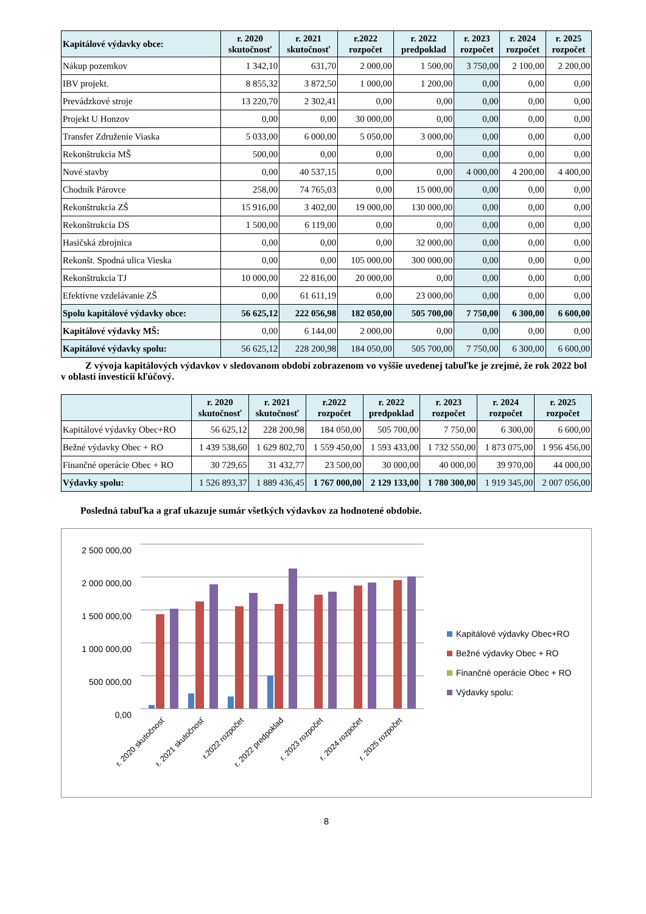| Kapitálové výdavky obce: | r. 2020 skutočnosť | r. 2021 skutočnosť | r.2022 rozpočet | r. 2022 predpoklad | r. 2023 rozpočet | r. 2024 rozpočet | r. 2025 rozpočet |
| --- | --- | --- | --- | --- | --- | --- | --- |
| Nákup pozemkov | 1 342,10 | 631,70 | 2 000,00 | 1 500,00 | 3 750,00 | 2 100,00 | 2 200,00 |
| IBV projekt. | 8 855,32 | 3 872,50 | 1 000,00 | 1 200,00 | 0,00 | 0,00 | 0,00 |
| Prevádzkové stroje | 13 220,70 | 2 302,41 | 0,00 | 0,00 | 0,00 | 0,00 | 0,00 |
| Projekt U Honzov | 0,00 | 0,00 | 30 000,00 | 0,00 | 0,00 | 0,00 | 0,00 |
| Transfer Združenie Viaska | 5 033,00 | 6 000,00 | 5 050,00 | 3 000,00 | 0,00 | 0,00 | 0,00 |
| Rekonštrukcia MŠ | 500,00 | 0,00 | 0,00 | 0,00 | 0,00 | 0,00 | 0,00 |
| Nové stavby | 0,00 | 40 537,15 | 0,00 | 0,00 | 4 000,00 | 4 200,00 | 4 400,00 |
| Chodník Párovce | 258,00 | 74 765,03 | 0,00 | 15 000,00 | 0,00 | 0,00 | 0,00 |
| Rekonštrukcia ZŠ | 15 916,00 | 3 402,00 | 19 000,00 | 130 000,00 | 0,00 | 0,00 | 0,00 |
| Rekonštrukcia DS | 1 500,00 | 6 119,00 | 0,00 | 0,00 | 0,00 | 0,00 | 0,00 |
| Hasičská zbrojnica | 0,00 | 0,00 | 0,00 | 32 000,00 | 0,00 | 0,00 | 0,00 |
| Rekonšt. Spodná ulica Vieska | 0,00 | 0,00 | 105 000,00 | 300 000,00 | 0,00 | 0,00 | 0,00 |
| Rekonštrukcia TJ | 10 000,00 | 22 816,00 | 20 000,00 | 0,00 | 0,00 | 0,00 | 0,00 |
| Efektívne vzdelávanie ZŠ | 0,00 | 61 611,19 | 0,00 | 23 000,00 | 0,00 | 0,00 | 0,00 |
| Spolu kapitálové výdavky obce: | 56 625,12 | 222 056,98 | 182 050,00 | 505 700,00 | 7 750,00 | 6 300,00 | 6 600,00 |
| Kapitálové výdavky MŠ: | 0,00 | 6 144,00 | 2 000,00 | 0,00 | 0,00 | 0,00 | 0,00 |
| Kapitálové výdavky spolu: | 56 625,12 | 228 200,98 | 184 050,00 | 505 700,00 | 7 750,00 | 6 300,00 | 6 600,00 |
Z vývoja kapitálových výdavkov v sledovanom období zobrazenom vo vyššie uvedenej tabuľke je zrejmé, že rok 2022 bol v oblasti investícií kľúčový.
| | r. 2020 skutočnosť | r. 2021 skutočnosť | r.2022 rozpočet | r. 2022 predpoklad | r. 2023 rozpočet | r. 2024 rozpočet | r. 2025 rozpočet |
| --- | --- | --- | --- | --- | --- | --- | --- |
| Kapitálové výdavky Obec+RO | 56 625,12 | 228 200,98 | 184 050,00 | 505 700,00 | 7 750,00 | 6 300,00 | 6 600,00 |
| Bežné výdavky Obec + RO | 1 439 538,60 | 1 629 802,70 | 1 559 450,00 | 1 593 433,00 | 1 732 550,00 | 1 873 075,00 | 1 956 456,00 |
| Finančné operácie Obec + RO | 30 729,65 | 31 432,77 | 23 500,00 | 30 000,00 | 40 000,00 | 39 970,00 | 44 000,00 |
| Výdavky spolu: | 1 526 893,37 | 1 889 436,45 | 1 767 000,00 | 2 129 133,00 | 1 780 300,00 | 1 919 345,00 | 2 007 056,00 |
Posledná tabuľka a graf ukazuje sumár všetkých výdavkov za hodnotené obdobie.
2 500 000,00
2 000 000,00
1 500 000,00
1 000 000,00
500 000,00
0,00
r. 2020 skutočnosť
r. 2021 skutočnosť
r.2022 rozpočet
r. 2022 predpoklad
r. 2023 rozpočet
r. 2024 rozpočet
r. 2025 rozpočet
Kapitálové výdavky Obec+RO
Bežné výdavky Obec + RO
Finančné operácie Obec + RO
Výdavky spolu:
8